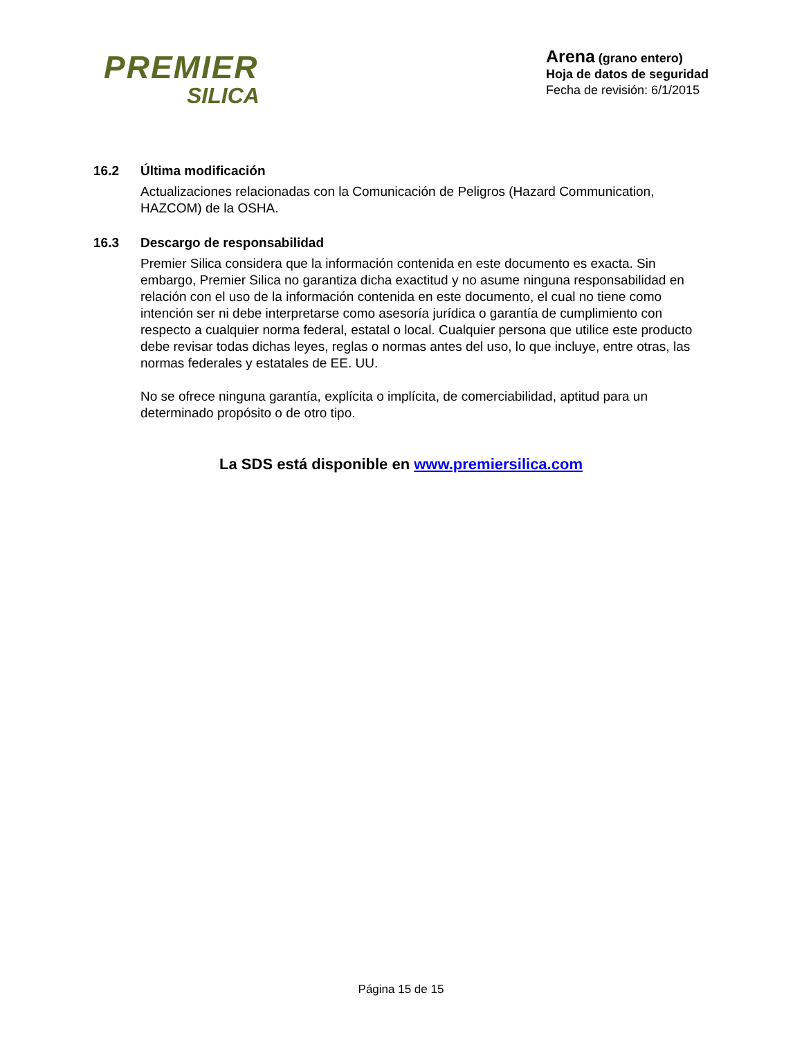PREMIER
SILICA
Arena (grano entero)
Hoja de datos de seguridad
Fecha de revisión: 6/1/2015
16.2 Última modificación
Actualizaciones relacionadas con la Comunicación de Peligros (Hazard Communication, HAZCOM) de la OSHA.
16.3 Descargo de responsabilidad
Premier Silica considera que la información contenida en este documento es exacta. Sin embargo, Premier Silica no garantiza dicha exactitud y no asume ninguna responsabilidad en relación con el uso de la información contenida en este documento, el cual no tiene como intención ser ni debe interpretarse como asesoría jurídica o garantía de cumplimiento con respecto a cualquier norma federal, estatal o local. Cualquier persona que utilice este producto debe revisar todas dichas leyes, reglas o normas antes del uso, lo que incluye, entre otras, las normas federales y estatales de EE. UU.
No se ofrece ninguna garantía, explícita o implícita, de comerciabilidad, aptitud para un determinado propósito o de otro tipo.
La SDS está disponible en www.premiersilica.com
Página 15 de 15